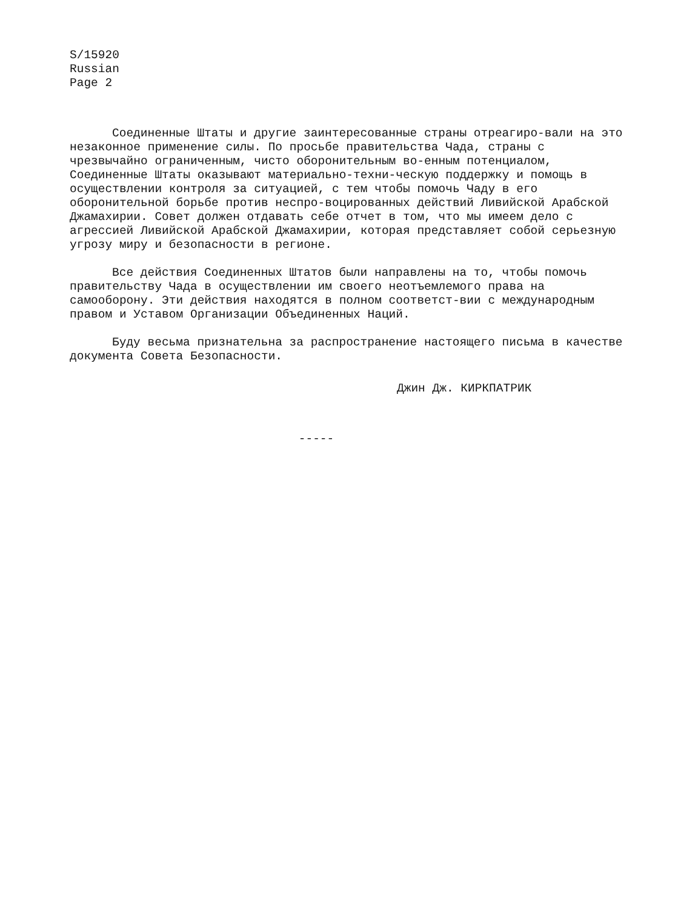S/15920
Russian
Page 2
Соединенные Штаты и другие заинтересованные страны отреагиро-вали на это незаконное применение силы. По просьбе правительства Чада, страны с чрезвычайно ограниченным, чисто оборонительным во-енным потенциалом, Соединенные Штаты оказывают материально-техни-ческую поддержку и помощь в осуществлении контроля за ситуацией, с тем чтобы помочь Чаду в его оборонительной борьбе против неспро-воцированных действий Ливийской Арабской Джамахирии. Совет должен отдавать себе отчет в том, что мы имеем дело с агрессией Ливийской Арабской Джамахирии, которая представляет собой серьезную угрозу миру и безопасности в регионе.
Все действия Соединенных Штатов были направлены на то, чтобы помочь правительству Чада в осуществлении им своего неотъемлемого права на самооборону. Эти действия находятся в полном соответст-вии с международным правом и Уставом Организации Объединенных Наций.
Буду весьма признательна за распространение настоящего письма в качестве документа Совета Безопасности.
Джин Дж. КИРКПАТРИК
-----